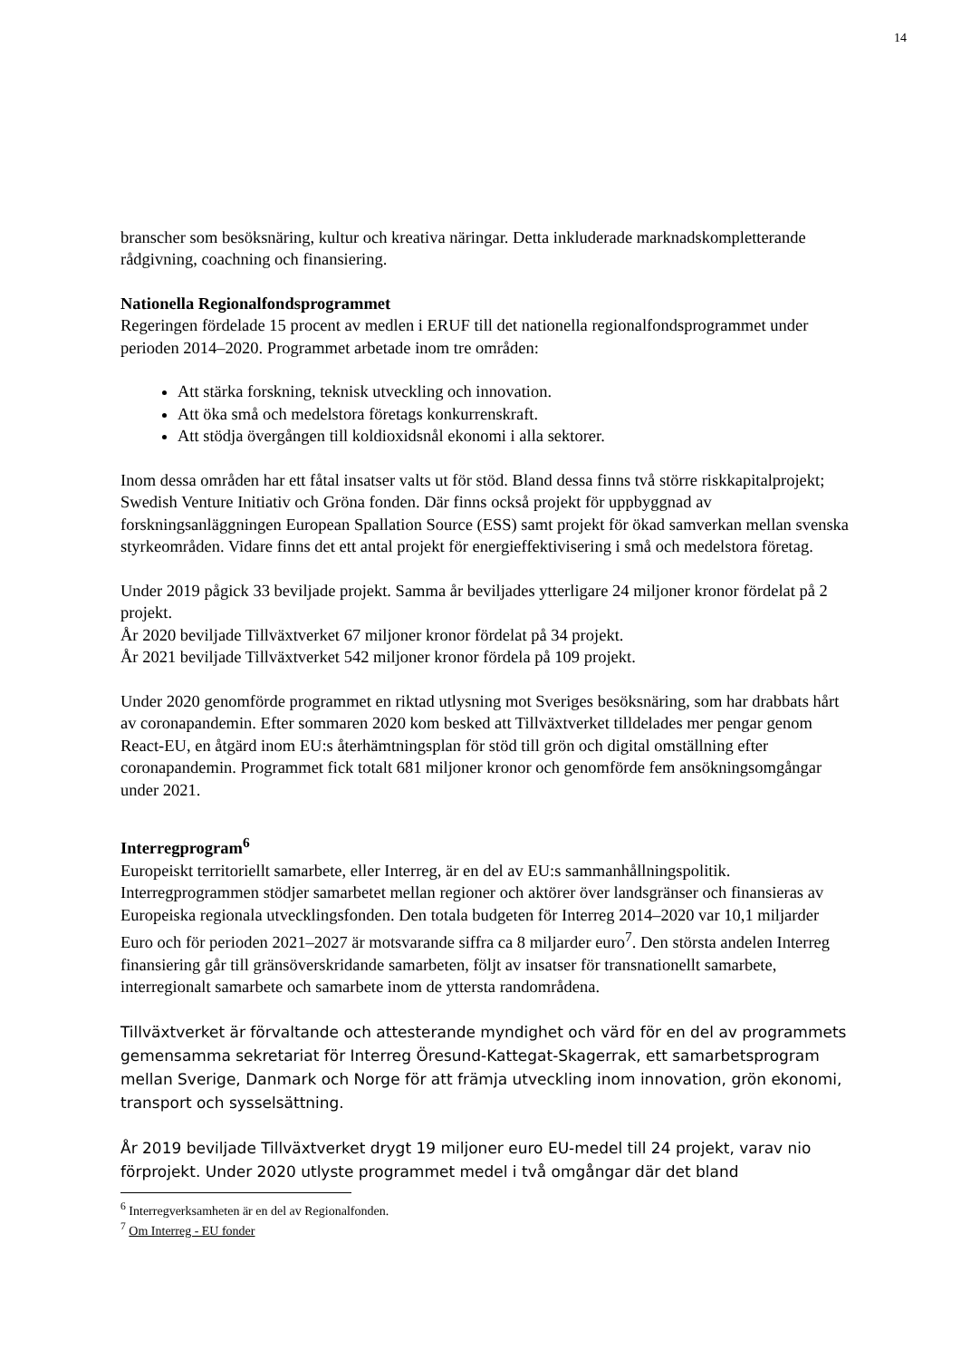14
branscher som besöksnäring, kultur och kreativa näringar. Detta inkluderade marknadskompletterande rådgivning, coachning och finansiering.
Nationella Regionalfondsprogrammet
Regeringen fördelade 15 procent av medlen i ERUF till det nationella regionalfondsprogrammet under perioden 2014–2020. Programmet arbetade inom tre områden:
Att stärka forskning, teknisk utveckling och innovation.
Att öka små och medelstora företags konkurrenskraft.
Att stödja övergången till koldioxidsnål ekonomi i alla sektorer.
Inom dessa områden har ett fåtal insatser valts ut för stöd. Bland dessa finns två större riskkapitalprojekt; Swedish Venture Initiativ och Gröna fonden. Där finns också projekt för uppbyggnad av forskningsanläggningen European Spallation Source (ESS) samt projekt för ökad samverkan mellan svenska styrkeområden. Vidare finns det ett antal projekt för energieffektivisering i små och medelstora företag.
Under 2019 pågick 33 beviljade projekt. Samma år beviljades ytterligare 24 miljoner kronor fördelat på 2 projekt.
År 2020 beviljade Tillväxtverket 67 miljoner kronor fördelat på 34 projekt.
År 2021 beviljade Tillväxtverket 542 miljoner kronor fördela på 109 projekt.
Under 2020 genomförde programmet en riktad utlysning mot Sveriges besöksnäring, som har drabbats hårt av coronapandemin. Efter sommaren 2020 kom besked att Tillväxtverket tilldelades mer pengar genom React-EU, en åtgärd inom EU:s återhämtningsplan för stöd till grön och digital omställning efter coronapandemin. Programmet fick totalt 681 miljoner kronor och genomförde fem ansökningsomgångar under 2021.
Interregprogram<sup>6</sup>
Europeiskt territoriellt samarbete, eller Interreg, är en del av EU:s sammanhållningspolitik. Interregprogrammen stödjer samarbetet mellan regioner och aktörer över landsgränser och finansieras av Europeiska regionala utvecklingsfonden. Den totala budgeten för Interreg 2014–2020 var 10,1 miljarder Euro och för perioden 2021–2027 är motsvarande siffra ca 8 miljarder euro<sup>7</sup>. Den största andelen Interreg finansiering går till gränsöverskridande samarbeten, följt av insatser för transnationellt samarbete, interregionalt samarbete och samarbete inom de yttersta randområdena.
Tillväxtverket är förvaltande och attesterande myndighet och värd för en del av programmets gemensamma sekretariat för Interreg Öresund-Kattegat-Skagerrak, ett samarbetsprogram mellan Sverige, Danmark och Norge för att främja utveckling inom innovation, grön ekonomi, transport och sysselsättning.
År 2019 beviljade Tillväxtverket drygt 19 miljoner euro EU-medel till 24 projekt, varav nio förprojekt. Under 2020 utlyste programmet medel i två omgångar där det bland
<sup>6</sup> Interregverksamheten är en del av Regionalfonden.
<sup>7</sup> Om Interreg - EU fonder